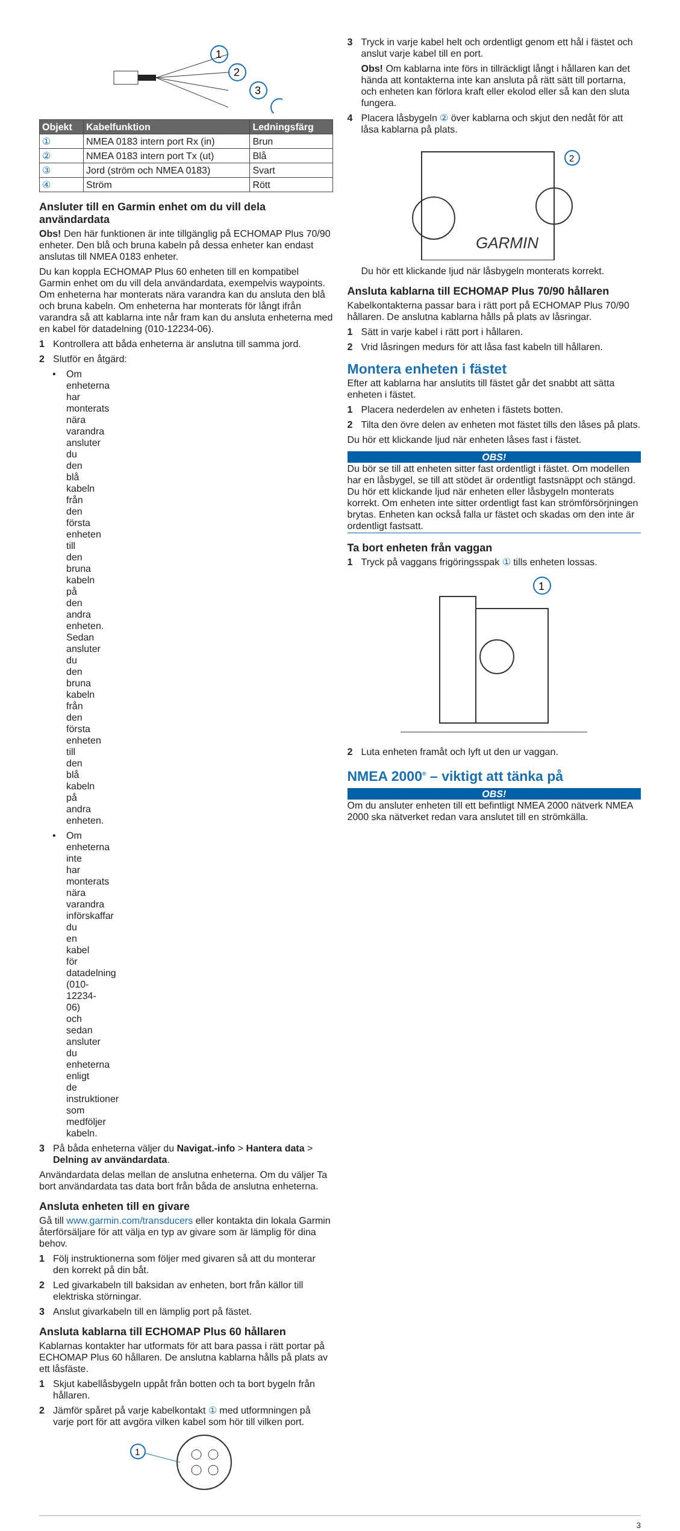1
2
3
| Objekt | Kabelfunktion | Ledningsfärg |
| --- | --- | --- |
| ① | NMEA 0183 intern port Rx (in) | Brun |
| ② | NMEA 0183 intern port Tx (ut) | Blå |
| ③ | Jord (ström och NMEA 0183) | Svart |
| ④ | Ström | Rött |
Ansluter till en Garmin enhet om du vill dela användardata
Obs! Den här funktionen är inte tillgänglig på ECHOMAP Plus 70/90 enheter. Den blå och bruna kabeln på dessa enheter kan endast anslutas till NMEA 0183 enheter.
Du kan koppla ECHOMAP Plus 60 enheten till en kompatibel Garmin enhet om du vill dela användardata, exempelvis waypoints. Om enheterna har monterats nära varandra kan du ansluta den blå och bruna kabeln. Om enheterna har monterats för långt ifrån varandra så att kablarna inte når fram kan du ansluta enheterna med en kabel för datadelning (010-12234-06).
1 Kontrollera att båda enheterna är anslutna till samma jord.
2 Slutför en åtgärd:
• Om enheterna har monterats nära varandra ansluter du den blå kabeln från den första enheten till den bruna kabeln på den andra enheten. Sedan ansluter du den bruna kabeln från den första enheten till den blå kabeln på andra enheten.
• Om enheterna inte har monterats nära varandra införskaffar du en kabel för datadelning (010-12234-06) och sedan ansluter du enheterna enligt de instruktioner som medföljer kabeln.
3 På båda enheterna väljer du Navigat.-info > Hantera data > Delning av användardata.
Användardata delas mellan de anslutna enheterna. Om du väljer Ta bort användardata tas data bort från båda de anslutna enheterna.
Ansluta enheten till en givare
Gå till www.garmin.com/transducers eller kontakta din lokala Garmin återförsäljare för att välja en typ av givare som är lämplig för dina behov.
1 Följ instruktionerna som följer med givaren så att du monterar den korrekt på din båt.
2 Led givarkabeln till baksidan av enheten, bort från källor till elektriska störningar.
3 Anslut givarkabeln till en lämplig port på fästet.
Ansluta kablarna till ECHOMAP Plus 60 hållaren
Kablarnas kontakter har utformats för att bara passa i rätt portar på ECHOMAP Plus 60 hållaren. De anslutna kablarna hålls på plats av ett låsfäste.
1 Skjut kabellåsbygeln uppåt från botten och ta bort bygeln från hållaren.
2 Jämför spåret på varje kabelkontakt ① med utformningen på varje port för att avgöra vilken kabel som hör till vilken port.
1
3 Tryck in varje kabel helt och ordentligt genom ett hål i fästet och anslut varje kabel till en port.
Obs! Om kablarna inte förs in tillräckligt långt i hållaren kan det hända att kontakterna inte kan ansluta på rätt sätt till portarna, och enheten kan förlora kraft eller ekolod eller så kan den sluta fungera.
4 Placera låsbygeln ② över kablarna och skjut den nedåt för att låsa kablarna på plats.
GARMIN
2
Du hör ett klickande ljud när låsbygeln monterats korrekt.
Ansluta kablarna till ECHOMAP Plus 70/90 hållaren
Kabelkontakterna passar bara i rätt port på ECHOMAP Plus 70/90 hållaren. De anslutna kablarna hålls på plats av låsringar.
1 Sätt in varje kabel i rätt port i hållaren.
2 Vrid låsringen medurs för att låsa fast kabeln till hållaren.
Montera enheten i fästet
Efter att kablarna har anslutits till fästet går det snabbt att sätta enheten i fästet.
1 Placera nederdelen av enheten i fästets botten.
2 Tilta den övre delen av enheten mot fästet tills den låses på plats.
Du hör ett klickande ljud när enheten låses fast i fästet.
OBS!
Du bör se till att enheten sitter fast ordentligt i fästet. Om modellen har en låsbygel, se till att stödet är ordentligt fastsnäppt och stängd. Du hör ett klickande ljud när enheten eller låsbygeln monterats korrekt. Om enheten inte sitter ordentligt fast kan strömförsörjningen brytas. Enheten kan också falla ur fästet och skadas om den inte är ordentligt fastsatt.
Ta bort enheten från vaggan
1 Tryck på vaggans frigöringsspak ① tills enheten lossas.
1
2 Luta enheten framåt och lyft ut den ur vaggan.
NMEA 2000<sup>®</sup> – viktigt att tänka på
OBS!
Om du ansluter enheten till ett befintligt NMEA 2000 nätverk NMEA 2000 ska nätverket redan vara anslutet till en strömkälla.
3